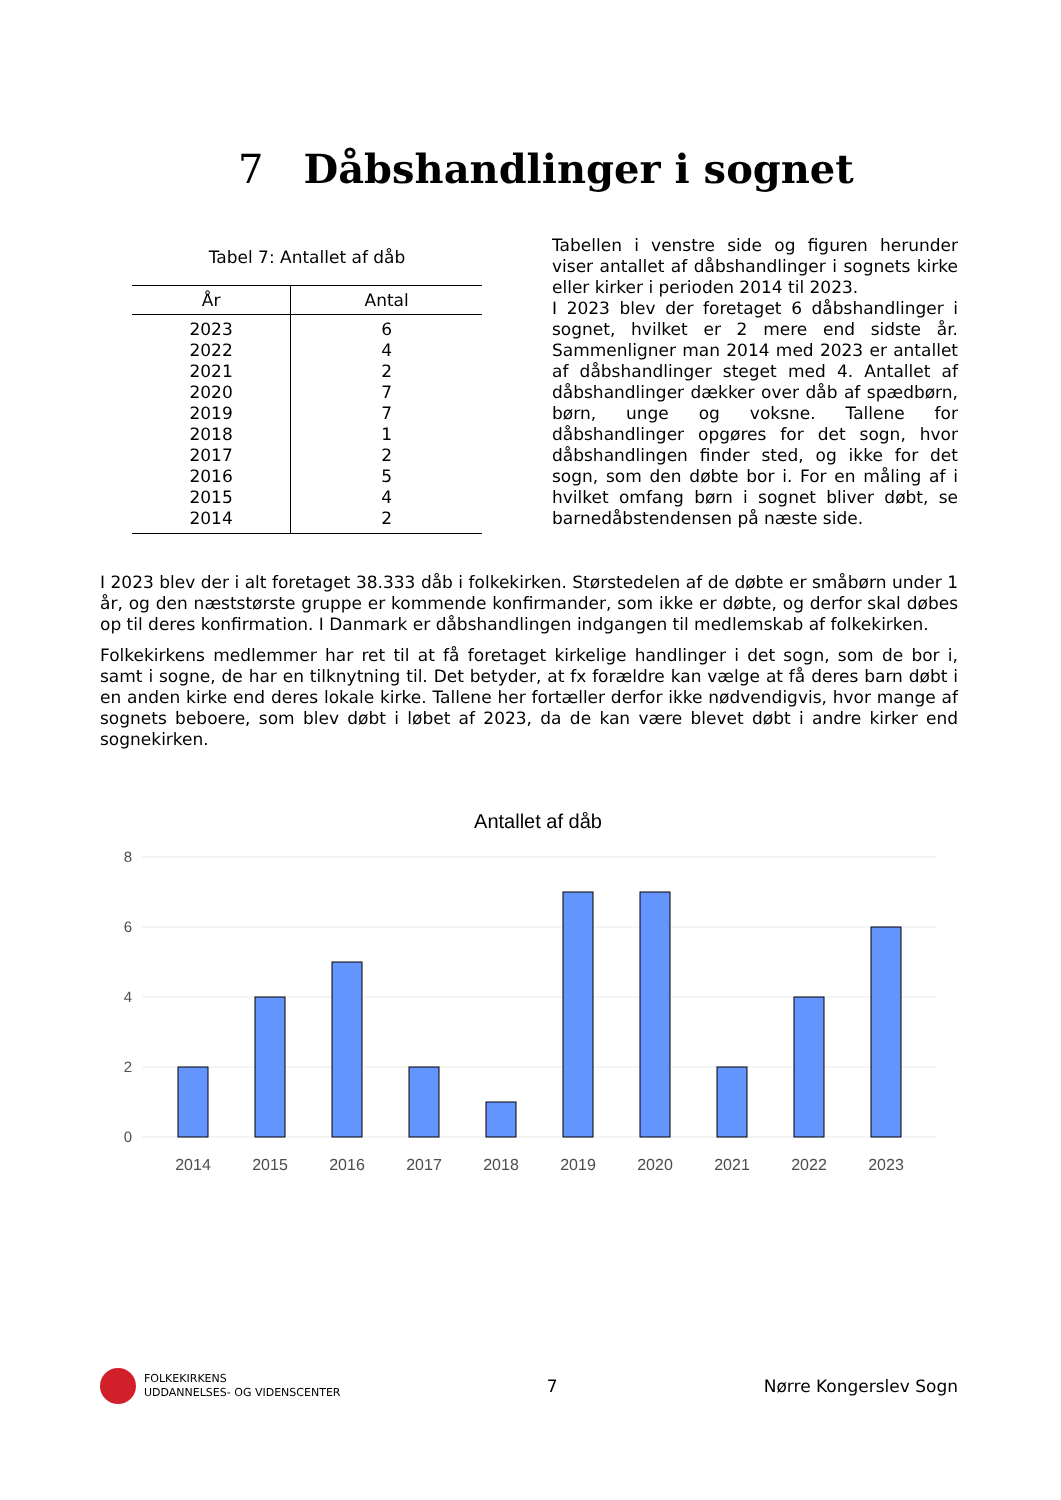7 Dåbshandlinger i sognet
Tabel 7: Antallet af dåb
| År | Antal |
| --- | --- |
| 2023 | 6 |
| 2022 | 4 |
| 2021 | 2 |
| 2020 | 7 |
| 2019 | 7 |
| 2018 | 1 |
| 2017 | 2 |
| 2016 | 5 |
| 2015 | 4 |
| 2014 | 2 |
Tabellen i venstre side og figuren herunder viser antallet af dåbshandlinger i sognets kirke eller kirker i perioden 2014 til 2023.
I 2023 blev der foretaget 6 dåbshandlinger i sognet, hvilket er 2 mere end sidste år. Sammenligner man 2014 med 2023 er antallet af dåbshandlinger steget med 4. Antallet af dåbshandlinger dækker over dåb af spædbørn, børn, unge og voksne. Tallene for dåbshandlinger opgøres for det sogn, hvor dåbshandlingen finder sted, og ikke for det sogn, som den døbte bor i. For en måling af i hvilket omfang børn i sognet bliver døbt, se barnedåbstendensen på næste side.
I 2023 blev der i alt foretaget 38.333 dåb i folkekirken. Størstedelen af de døbte er småbørn under 1 år, og den næststørste gruppe er kommende konfirmander, som ikke er døbte, og derfor skal døbes op til deres konfirmation. I Danmark er dåbshandlingen indgangen til medlemskab af folkekirken.
Folkekirkens medlemmer har ret til at få foretaget kirkelige handlinger i det sogn, som de bor i, samt i sogne, de har en tilknytning til. Det betyder, at fx forældre kan vælge at få deres barn døbt i en anden kirke end deres lokale kirke. Tallene her fortæller derfor ikke nødvendigvis, hvor mange af sognets beboere, som blev døbt i løbet af 2023, da de kan være blevet døbt i andre kirker end sognekirken.
Antallet af dåb
8
6
4
2
0
2014
2015
2016
2017
2018
2019
2020
2021
2022
2023
FOLKEKIRKENS
UDDANNELSES- OG VIDENSCENTER
7 Nørre Kongerslev Sogn